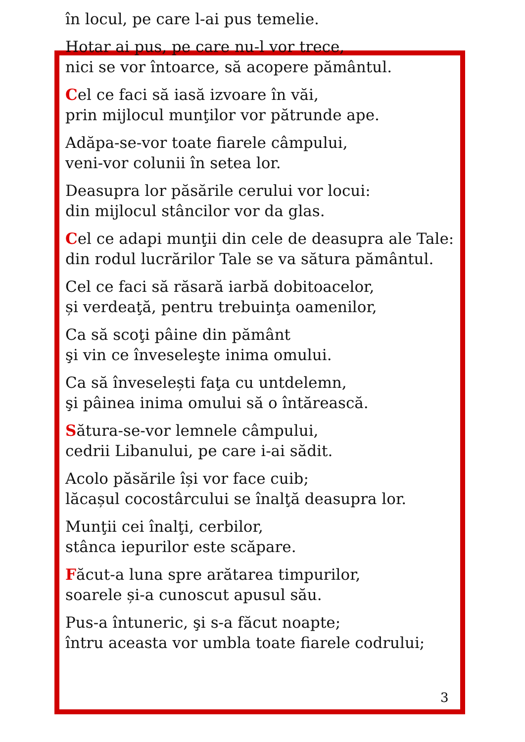în locul, pe care l-ai pus temelie.
Hotar ai pus, pe care nu-l vor trece,
nici se vor întoarce, să acopere pământul.
Cel ce faci să iasă izvoare în văi,
prin mijlocul munţilor vor pătrunde ape.
Adăpa-se-vor toate fiarele câmpului,
veni-vor colunii în setea lor.
Deasupra lor păsările cerului vor locui:
din mijlocul stâncilor vor da glas.
Cel ce adapi munţii din cele de deasupra ale Tale:
din rodul lucrărilor Tale se va sătura pământul.
Cel ce faci să răsară iarbă dobitoacelor,
și verdeaţă, pentru trebuinţa oamenilor,
Ca să scoţi pâine din pământ
şi vin ce înveseleşte inima omului.
Ca să înveselești faţa cu untdelemn,
şi pâinea inima omului să o întărească.
Sătura-se-vor lemnele câmpului,
cedrii Libanului, pe care i-ai sădit.
Acolo păsările își vor face cuib;
lăcașul cocostârcului se înalţă deasupra lor.
Munţii cei înalţi, cerbilor,
stânca iepurilor este scăpare.
Făcut-a luna spre arătarea timpurilor,
soarele și-a cunoscut apusul său.
Pus-a întuneric, şi s-a făcut noapte;
întru aceasta vor umbla toate fiarele codrului;
3